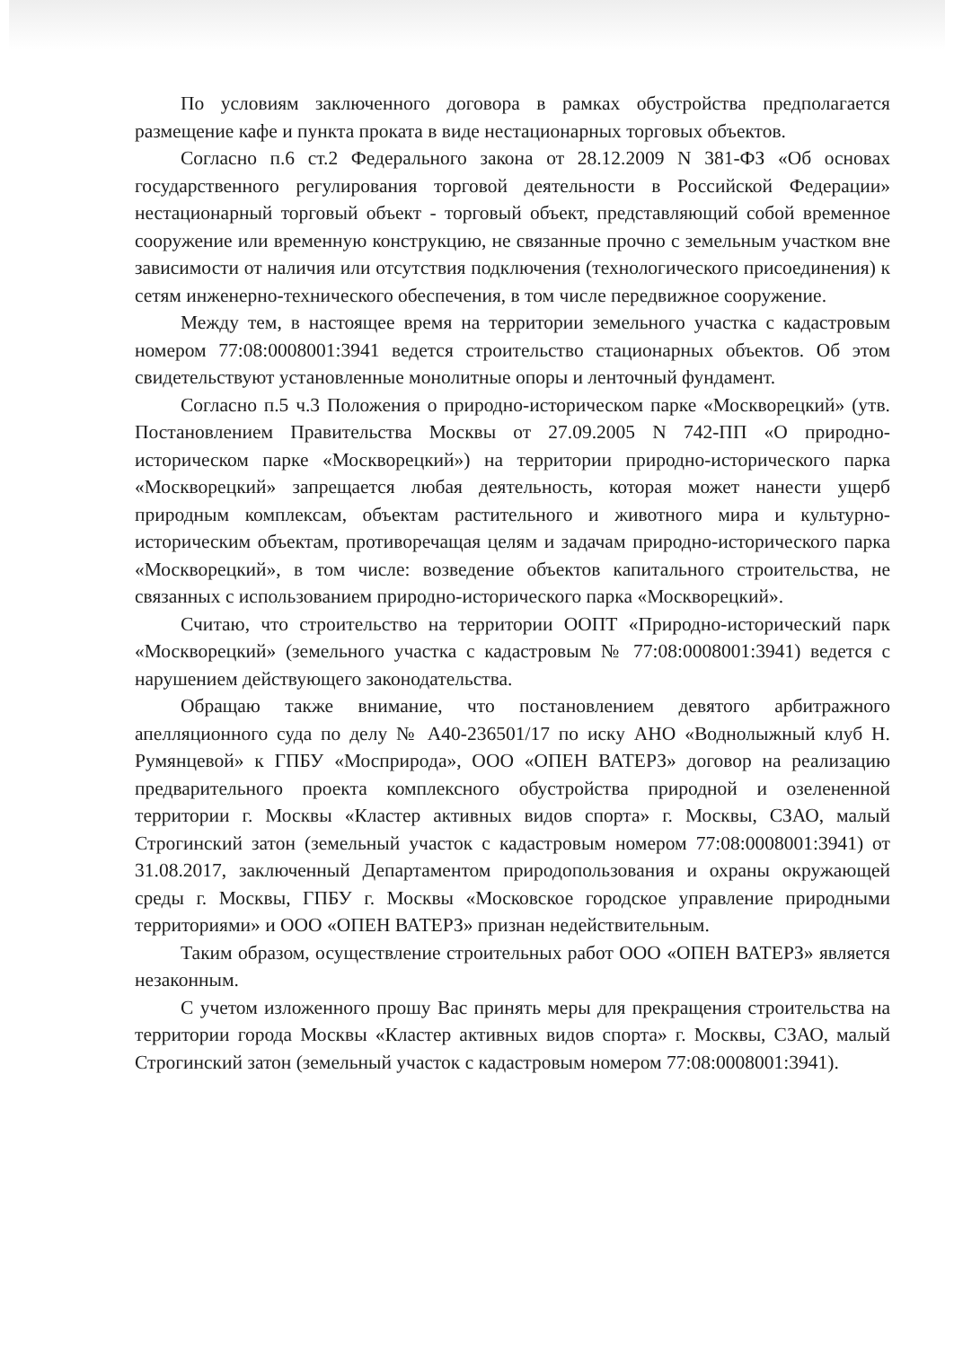По условиям заключенного договора в рамках обустройства предполагается размещение кафе и пункта проката в виде нестационарных торговых объектов.
Согласно п.6 ст.2 Федерального закона от 28.12.2009 N 381-ФЗ «Об основах государственного регулирования торговой деятельности в Российской Федерации» нестационарный торговый объект - торговый объект, представляющий собой временное сооружение или временную конструкцию, не связанные прочно с земельным участком вне зависимости от наличия или отсутствия подключения (технологического присоединения) к сетям инженерно-технического обеспечения, в том числе передвижное сооружение.
Между тем, в настоящее время на территории земельного участка с кадастровым номером 77:08:0008001:3941 ведется строительство стационарных объектов. Об этом свидетельствуют установленные монолитные опоры и ленточный фундамент.
Согласно п.5 ч.3 Положения о природно-историческом парке «Москворецкий» (утв. Постановлением Правительства Москвы от 27.09.2005 N 742-ПП «О природно-историческом парке «Москворецкий») на территории природно-исторического парка «Москворецкий» запрещается любая деятельность, которая может нанести ущерб природным комплексам, объектам растительного и животного мира и культурно-историческим объектам, противоречащая целям и задачам природно-исторического парка «Москворецкий», в том числе: возведение объектов капитального строительства, не связанных с использованием природно-исторического парка «Москворецкий».
Считаю, что строительство на территории ООПТ «Природно-исторический парк «Москворецкий» (земельного участка с кадастровым № 77:08:0008001:3941) ведется с нарушением действующего законодательства.
Обращаю также внимание, что постановлением девятого арбитражного апелляционного суда по делу № А40-236501/17 по иску АНО «Воднолыжный клуб Н. Румянцевой» к ГПБУ «Мосприрода», ООО «ОПЕН ВАТЕРЗ» договор на реализацию предварительного проекта комплексного обустройства природной и озелененной территории г. Москвы «Кластер активных видов спорта» г. Москвы, СЗАО, малый Строгинский затон (земельный участок с кадастровым номером 77:08:0008001:3941) от 31.08.2017, заключенный Департаментом природопользования и охраны окружающей среды г. Москвы, ГПБУ г. Москвы «Московское городское управление природными территориями» и ООО «ОПЕН ВАТЕРЗ» признан недействительным.
Таким образом, осуществление строительных работ ООО «ОПЕН ВАТЕРЗ» является незаконным.
С учетом изложенного прошу Вас принять меры для прекращения строительства на территории города Москвы «Кластер активных видов спорта» г. Москвы, СЗАО, малый Строгинский затон (земельный участок с кадастровым номером 77:08:0008001:3941).